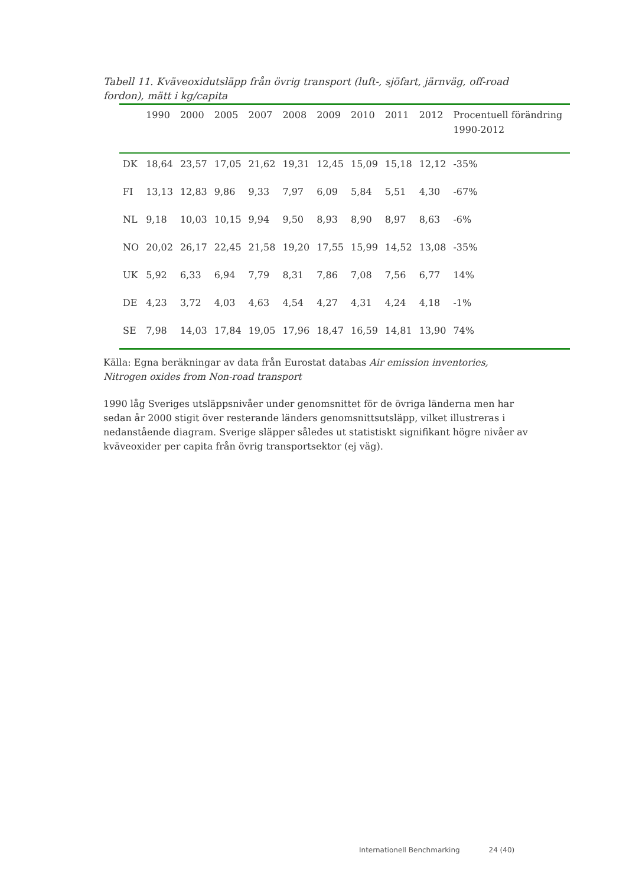Tabell 11. Kväveoxidutsläpp från övrig transport (luft-, sjöfart, järnväg, off-road fordon), mätt i kg/capita
| | 1990 | 2000 | 2005 | 2007 | 2008 | 2009 | 2010 | 2011 | 2012 | Procentuell förändring 1990-2012 |
| --- | --- | --- | --- | --- | --- | --- | --- | --- | --- | --- |
| DK | 18,64 | 23,57 | 17,05 | 21,62 | 19,31 | 12,45 | 15,09 | 15,18 | 12,12 | -35% |
| FI | 13,13 | 12,83 | 9,86 | 9,33 | 7,97 | 6,09 | 5,84 | 5,51 | 4,30 | -67% |
| NL | 9,18 | 10,03 | 10,15 | 9,94 | 9,50 | 8,93 | 8,90 | 8,97 | 8,63 | -6% |
| NO | 20,02 | 26,17 | 22,45 | 21,58 | 19,20 | 17,55 | 15,99 | 14,52 | 13,08 | -35% |
| UK | 5,92 | 6,33 | 6,94 | 7,79 | 8,31 | 7,86 | 7,08 | 7,56 | 6,77 | 14% |
| DE | 4,23 | 3,72 | 4,03 | 4,63 | 4,54 | 4,27 | 4,31 | 4,24 | 4,18 | -1% |
| SE | 7,98 | 14,03 | 17,84 | 19,05 | 17,96 | 18,47 | 16,59 | 14,81 | 13,90 | 74% |
Källa: Egna beräkningar av data från Eurostat databas Air emission inventories, Nitrogen oxides from Non-road transport
1990 låg Sveriges utsläppsnivåer under genomsnittet för de övriga länderna men har sedan år 2000 stigit över resterande länders genomsnittsutsläpp, vilket illustreras i nedanstående diagram. Sverige släpper således ut statistiskt signifikant högre nivåer av kväveoxider per capita från övrig transportsektor (ej väg).
Internationell Benchmarking 24 (40)